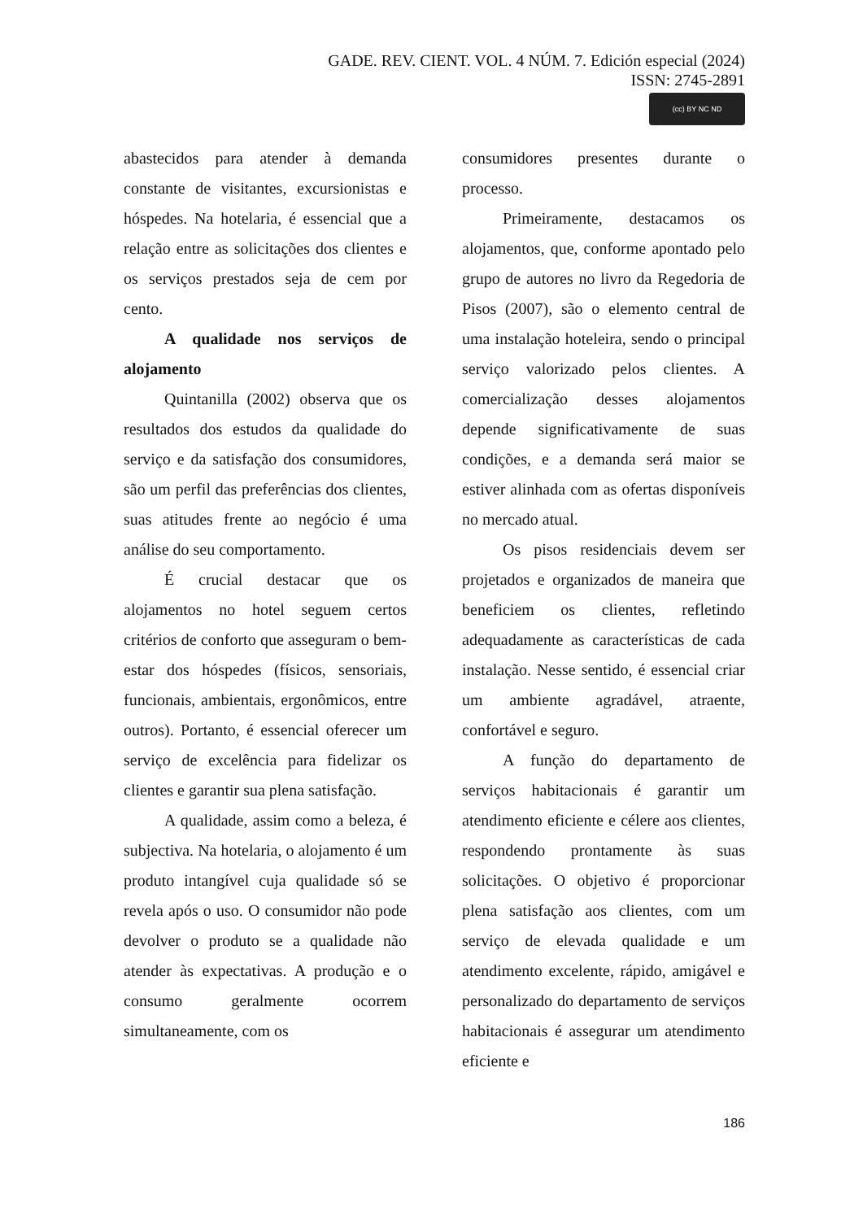GADE. REV. CIENT. VOL. 4 NÚM. 7. Edición especial (2024)
ISSN: 2745-2891
(cc) BY NC ND
abastecidos para atender à demanda constante de visitantes, excursionistas e hóspedes. Na hotelaria, é essencial que a relação entre as solicitações dos clientes e os serviços prestados seja de cem por cento.
A qualidade nos serviços de alojamento
Quintanilla (2002) observa que os resultados dos estudos da qualidade do serviço e da satisfação dos consumidores, são um perfil das preferências dos clientes, suas atitudes frente ao negócio é uma análise do seu comportamento.
É crucial destacar que os alojamentos no hotel seguem certos critérios de conforto que asseguram o bem-estar dos hóspedes (físicos, sensoriais, funcionais, ambientais, ergonômicos, entre outros). Portanto, é essencial oferecer um serviço de excelência para fidelizar os clientes e garantir sua plena satisfação.
A qualidade, assim como a beleza, é subjectiva. Na hotelaria, o alojamento é um produto intangível cuja qualidade só se revela após o uso. O consumidor não pode devolver o produto se a qualidade não atender às expectativas. A produção e o consumo geralmente ocorrem simultaneamente, com os
consumidores presentes durante o processo.
Primeiramente, destacamos os alojamentos, que, conforme apontado pelo grupo de autores no livro da Regedoria de Pisos (2007), são o elemento central de uma instalação hoteleira, sendo o principal serviço valorizado pelos clientes. A comercialização desses alojamentos depende significativamente de suas condições, e a demanda será maior se estiver alinhada com as ofertas disponíveis no mercado atual.
Os pisos residenciais devem ser projetados e organizados de maneira que beneficiem os clientes, refletindo adequadamente as características de cada instalação. Nesse sentido, é essencial criar um ambiente agradável, atraente, confortável e seguro.
A função do departamento de serviços habitacionais é garantir um atendimento eficiente e célere aos clientes, respondendo prontamente às suas solicitações. O objetivo é proporcionar plena satisfação aos clientes, com um serviço de elevada qualidade e um atendimento excelente, rápido, amigável e personalizado do departamento de serviços habitacionais é assegurar um atendimento eficiente e
186